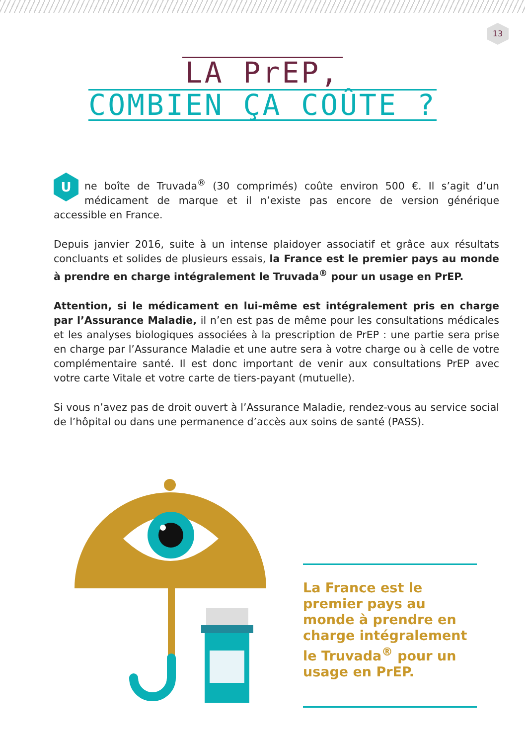13
LA PrEP,
COMBIEN ÇA COÛTE ?
Une boîte de Truvada<sup>®</sup> (30 comprimés) coûte environ 500 €. Il s’agit d’un médicament de marque et il n’existe pas encore de version générique accessible en France.
Depuis janvier 2016, suite à un intense plaidoyer associatif et grâce aux résultats concluants et solides de plusieurs essais, la France est le premier pays au monde à prendre en charge intégralement le Truvada<sup>®</sup> pour un usage en PrEP.
Attention, si le médicament en lui-même est intégralement pris en charge par l’Assurance Maladie, il n’en est pas de même pour les consultations médicales et les analyses biologiques associées à la prescription de PrEP : une partie sera prise en charge par l’Assurance Maladie et une autre sera à votre charge ou à celle de votre complémentaire santé. Il est donc important de venir aux consultations PrEP avec votre carte Vitale et votre carte de tiers-payant (mutuelle).
Si vous n’avez pas de droit ouvert à l’Assurance Maladie, rendez-vous au service social de l’hôpital ou dans une permanence d’accès aux soins de santé (PASS).
La France est le premier pays au monde à prendre en charge intégralement le Truvada<sup>®</sup> pour un usage en PrEP.